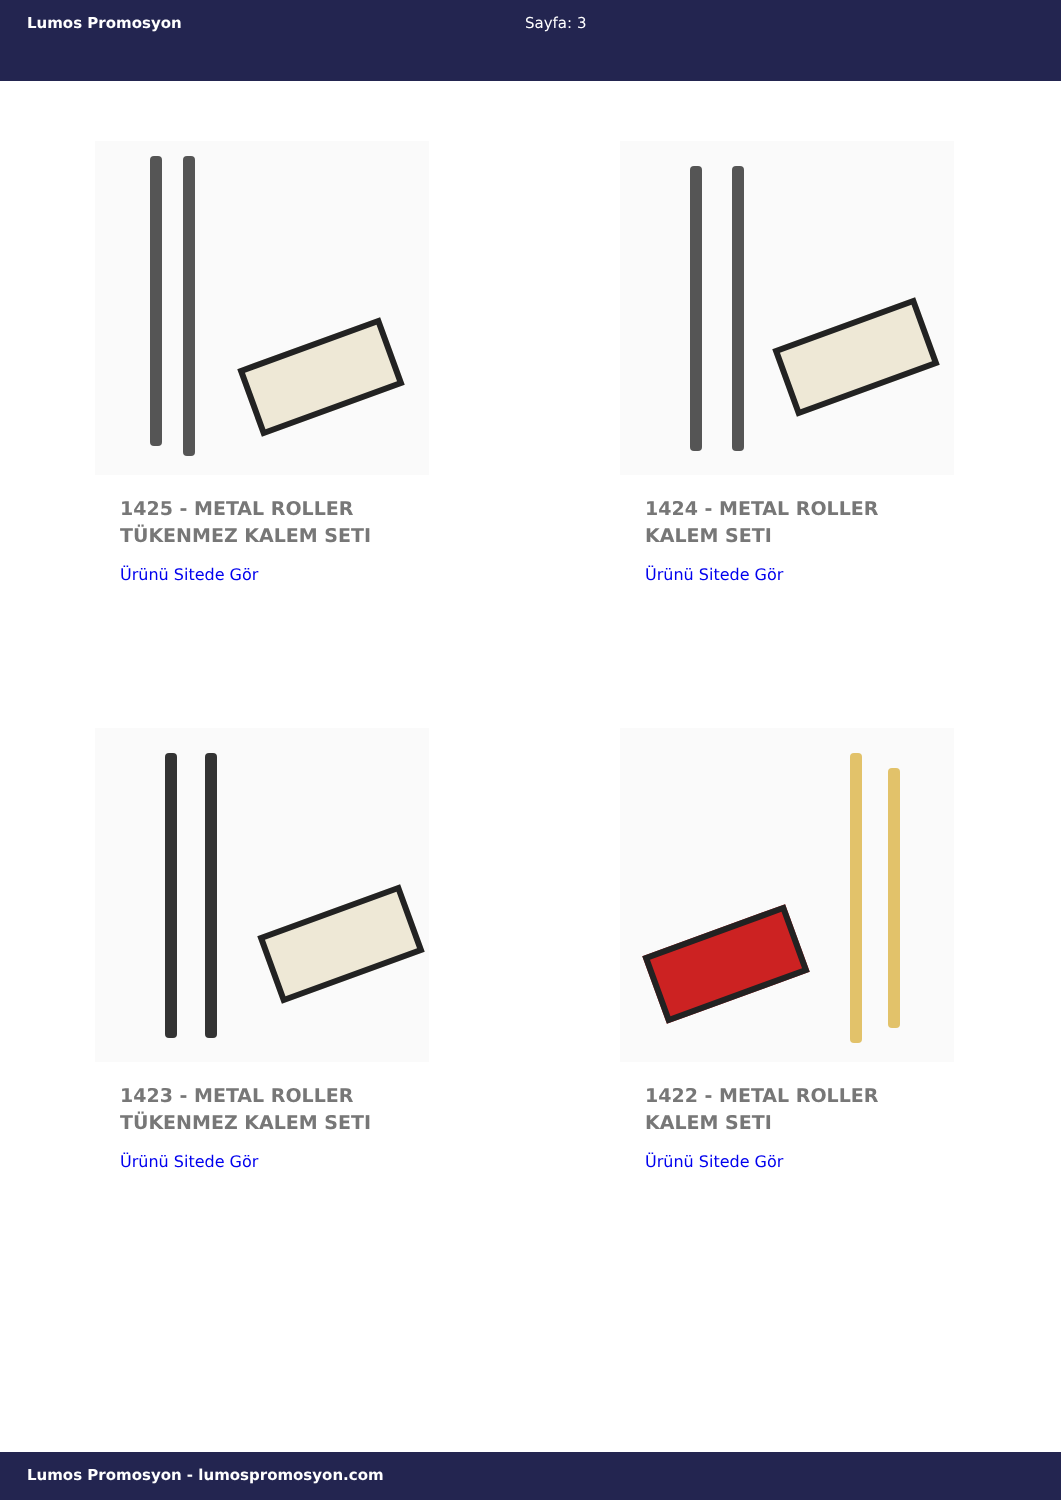Lumos Promosyon Sayfa: 3
1425 - METAL ROLLER TÜKENMEZ KALEM SETI
Ürünü Sitede Gör
1424 - METAL ROLLER KALEM SETI
Ürünü Sitede Gör
1423 - METAL ROLLER TÜKENMEZ KALEM SETI
Ürünü Sitede Gör
1422 - METAL ROLLER KALEM SETI
Ürünü Sitede Gör
Lumos Promosyon - lumospromosyon.com